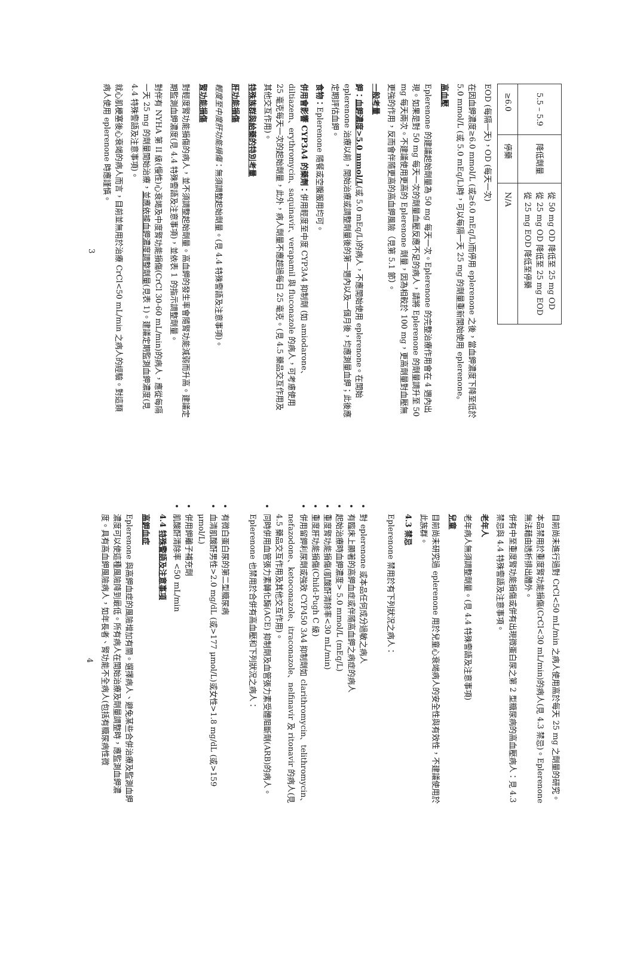| 5.5 – 5.9 | 降低劑量 | 從 50 mg OD 降低至 25 mg OD 從 25 mg OD 降低至 25 mg EOD 從 25 mg EOD 降低至停藥 |
| ≥6.0 | 停藥 | N/A |
EOD (每隔一天)，OD (每天一次)
在因血鉀濃度≥6.0 mmol/L (或≥6.0 mEq/L)而停用 eplerenone 之後，當血鉀濃度下降至低於 5.0 mmol/L (或 5.0 mEq/L)時，可以每隔一天 25 mg 的劑量重新開始使用 eplerenone。
高血壓
Eplerenone 的建議起始劑量為 50 mg 每天一次。Eplerenone 的完整治療作用會在 4 週內出現。如果是對 50 mg 每天一次的劑量血壓反應不足的病人，請將 Eplerenone 的劑量調升至 50 mg 每天兩次。不建議使用更高的 Eplerenone 劑量，因為相較於 100 mg，更高劑量對血壓無更強的作用，反而會伴隨更高的高血鉀風險（見第 5.1 節）。
一般考量
鉀：血鉀濃度>5.0 mmol/L(或 5.0 mEq/L)的病人，不應開始使用 eplerenone。在開始 eplerenone 治療以前，開始治療或調整劑量後的第一週內以及一個月後，均應測量血鉀；此後應定期評估血鉀。
食物：Eplerenone 隨餐或空腹服用均可。
併用會影響 CYP3A4 的藥劑：併用輕度至中度 CYP3A4 抑制劑 (如 amiodarone、diltiazem、erythromycin、saquinavir、verapamil 與 fluconazole 的病人，可考慮使用 25 毫克每天一次的起始劑量，此外，病人劑量不應超過每日 25 毫克。(見 4.5 藥品交互作用及其他交互作用)。
特殊族群與給藥的特別考量
肝功能損傷
輕度至中度肝功能損傷：無須調整起始劑量。(見 4.4 特殊警語及注意事項)。
腎功能損傷
對輕度腎功能損傷的病人，並不須調整起始劑量。高血鉀的發生率會隨腎功能減弱而升高。建議定期監測血鉀濃度(見 4.4 特殊警語及注意事項)，並依表 1 的指示調整劑量。
對伴有 NYHA 第 II 級(慢性)心衰竭及中度腎功能損傷(CrCl 30-60 mL/min)的病人，應從每隔一天 25 mg 的劑量開始治療，並應依據血鉀濃度調整劑量(見表 1)。建議定期監測血鉀濃度(見 4.4 特殊警語及注意事項)。
就心肌梗塞後心衰竭的病人而言，目前並無用於治療 CrCl<50 mL/min 之病人的經驗。對這類病人使用 eplerenone 時應謹慎。
3
目前尚未進行過對 CrCl<50 mL/min 之病人使用高於每天 25 mg 之劑量的研究。
本品禁用於重度腎功能損傷(CrCl<30 mL/min)的病人(見 4.3 禁忌)。Eplerenone 無法藉由透析排出體外。
併有中至重度腎功能損傷或併有出現微蛋白尿之第 2 型糖尿病的高血壓病人：見 4.3 禁忌與 4.4 特殊警語及注意事項。
老年人
老年病人無須調整劑量。(見 4.4 特殊警語及注意事項)
兒童
目前尚未研究過 eplerenone 用於兒童心衰竭病人的安全性與有效性，不建議使用於此族群。
4.3 禁忌
Eplerenone 禁用於有下列狀況之病人：
對 eplerenone 或本品任何成分過敏之病人
有臨床上顯著的高鉀血症或伴隨高血鉀之病症的病人
起始治療時血鉀濃度> 5.0 mmol/L (mEq/L)
重度腎功能損傷(肌酸酐清除率<30 mL/min)
重度肝功能損傷(Child-Pugh C 級)
併用留鉀利尿劑或強效 CYP450 3A4 抑制劑如 clarithromycin、telithromycin、nefazodone、ketoconazole、itraconazole、nelfinavir 及 ritonavir 的病人(見 4.5 藥品交互作用及其他交互作用)。
同時併用血管張力素轉化酶(ACE) 抑制劑及血管張力素受體阻斷劑(ARB)的病人。
Eplerenone 也禁用於合併有高血壓和下列狀況之病人：
有微白蛋白尿的第二型糖尿病
血清肌酸酐男性>2.0 mg/dL (或>177 μmol/L)或女性>1.8 mg/dL (或>159 μmol/L)
併用鉀離子補充劑
肌酸酐清除率 <50 mL/min
4.4 特殊警語及注意事項
高鉀血症
Eplerenone 與高鉀血症的風險增加有關。選擇病人、避免某些合併治療及監測血鉀濃度可以使這種風險降到最低。所有病人在開始治療及劑量調整時，應監測血鉀濃度。具有高血鉀風險病人，如年長者、腎功能不全病人(包括有糖尿病性微
4